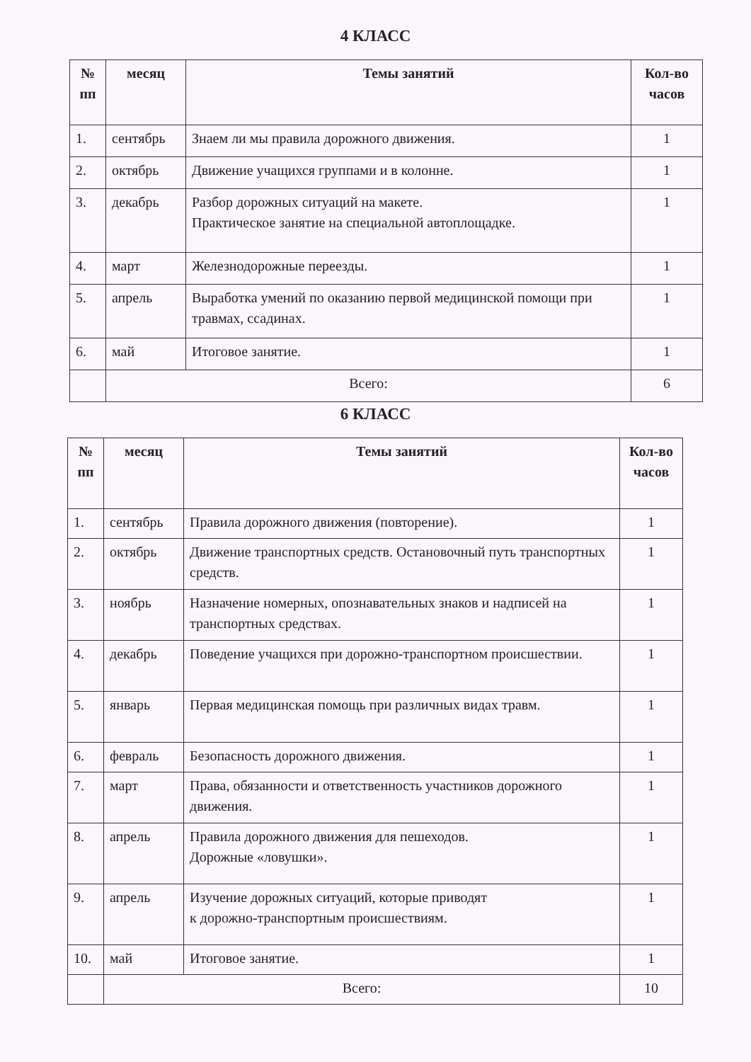4 КЛАСС
| № пп | месяц | Темы занятий | Кол-во часов |
| --- | --- | --- | --- |
| 1. | сентябрь | Знаем ли мы правила дорожного движения. | 1 |
| 2. | октябрь | Движение учащихся группами и в колонне. | 1 |
| 3. | декабрь | Разбор дорожных ситуаций на макете. Практическое занятие на специальной автоплощадке. | 1 |
| 4. | март | Железнодорожные переезды. | 1 |
| 5. | апрель | Выработка умений по оказанию первой медицинской помощи при травмах, ссадинах. | 1 |
| 6. | май | Итоговое занятие. | 1 |
| | Всего: | | 6 |
6 КЛАСС
| № пп | месяц | Темы занятий | Кол-во часов |
| --- | --- | --- | --- |
| 1. | сентябрь | Правила дорожного движения (повторение). | 1 |
| 2. | октябрь | Движение транспортных средств. Остановочный путь транспортных средств. | 1 |
| 3. | ноябрь | Назначение номерных, опознавательных знаков и надписей на транспортных средствах. | 1 |
| 4. | декабрь | Поведение учащихся при дорожно-транспортном происшествии. | 1 |
| 5. | январь | Первая медицинская помощь при различных видах травм. | 1 |
| 6. | февраль | Безопасность дорожного движения. | 1 |
| 7. | март | Права, обязанности и ответственность участников дорожного движения. | 1 |
| 8. | апрель | Правила дорожного движения для пешеходов. Дорожные «ловушки». | 1 |
| 9. | апрель | Изучение дорожных ситуаций, которые приводят к дорожно-транспортным происшествиям. | 1 |
| 10. | май | Итоговое занятие. | 1 |
| | Всего: | | 10 |